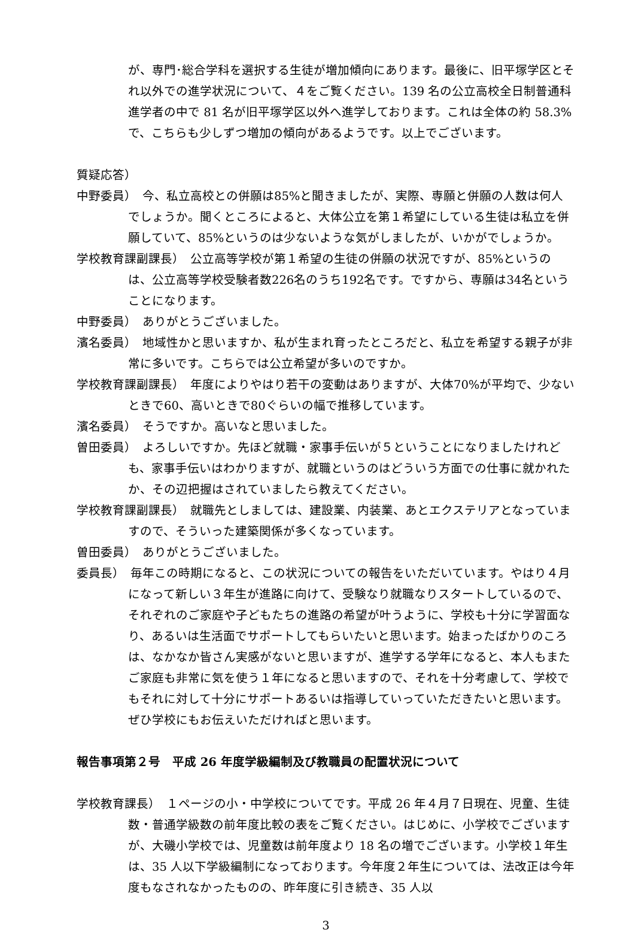が、専門･総合学科を選択する生徒が増加傾向にあります。最後に、旧平塚学区とそれ以外での進学状況について、４をご覧ください。139 名の公立高校全日制普通科進学者の中で 81 名が旧平塚学区以外へ進学しております。これは全体の約 58.3%で、こちらも少しずつ増加の傾向があるようです。以上でございます。
質疑応答）
中野委員）　今、私立高校との併願は85%と聞きましたが、実際、専願と併願の人数は何人でしょうか。聞くところによると、大体公立を第１希望にしている生徒は私立を併願していて、85%というのは少ないような気がしましたが、いかがでしょうか。
学校教育課副課長）　公立高等学校が第１希望の生徒の併願の状況ですが、85%というのは、公立高等学校受験者数226名のうち192名です。ですから、専願は34名ということになります。
中野委員）　ありがとうございました。
濱名委員）　地域性かと思いますか、私が生まれ育ったところだと、私立を希望する親子が非常に多いです。こちらでは公立希望が多いのですか。
学校教育課副課長）　年度によりやはり若干の変動はありますが、大体70%が平均で、少ないときで60、高いときで80ぐらいの幅で推移しています。
濱名委員）　そうですか。高いなと思いました。
曽田委員）　よろしいですか。先ほど就職・家事手伝いが５ということになりましたけれども、家事手伝いはわかりますが、就職というのはどういう方面での仕事に就かれたか、その辺把握はされていましたら教えてください。
学校教育課副課長）　就職先としましては、建設業、内装業、あとエクステリアとなっていますので、そういった建築関係が多くなっています。
曽田委員）　ありがとうございました。
委員長）　毎年この時期になると、この状況についての報告をいただいています。やはり４月になって新しい３年生が進路に向けて、受験なり就職なりスタートしているので、それぞれのご家庭や子どもたちの進路の希望が叶うように、学校も十分に学習面なり、あるいは生活面でサポートしてもらいたいと思います。始まったばかりのころは、なかなか皆さん実感がないと思いますが、進学する学年になると、本人もまたご家庭も非常に気を使う１年になると思いますので、それを十分考慮して、学校でもそれに対して十分にサポートあるいは指導していっていただきたいと思います。ぜひ学校にもお伝えいただければと思います。
報告事項第２号　平成 26 年度学級編制及び教職員の配置状況について
学校教育課長）　１ページの小・中学校についてです。平成 26 年４月７日現在、児童、生徒数・普通学級数の前年度比較の表をご覧ください。はじめに、小学校でございますが、大磯小学校では、児童数は前年度より 18 名の増でございます。小学校１年生は、35 人以下学級編制になっております。今年度２年生については、法改正は今年度もなされなかったものの、昨年度に引き続き、35 人以
3